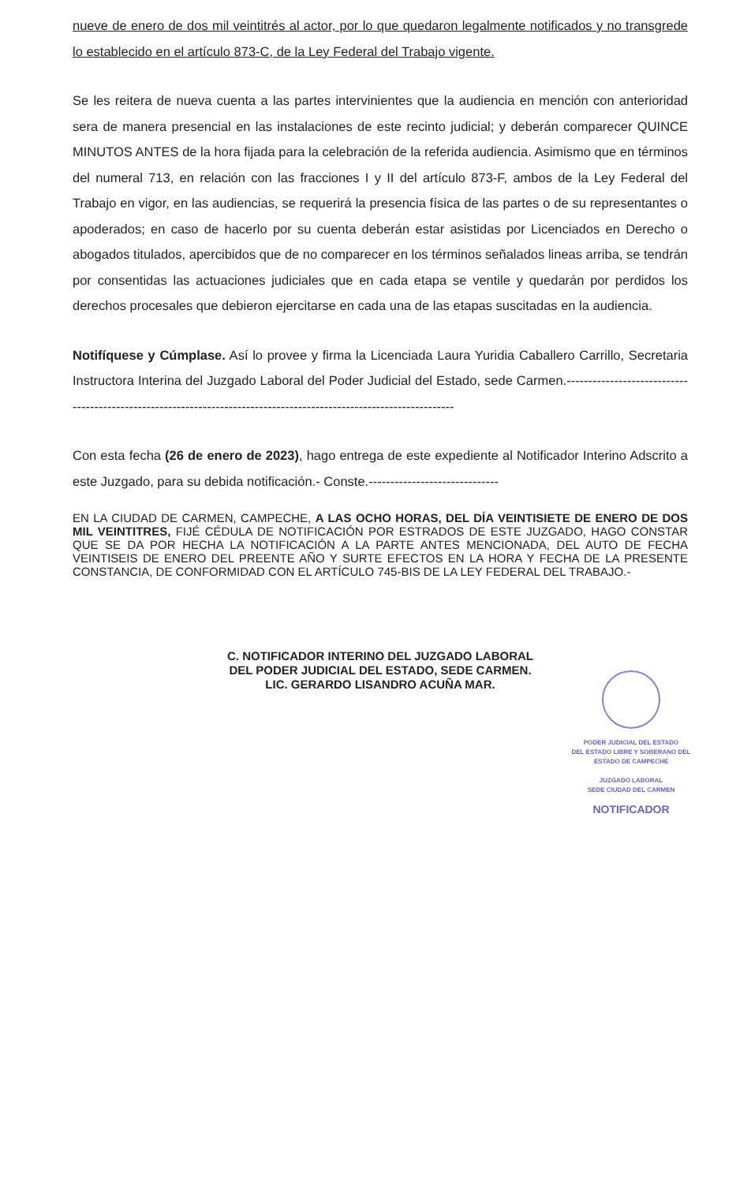nueve de enero de dos mil veintitrés al actor, por lo que quedaron legalmente notificados y no transgrede lo establecido en el artículo 873-C, de la Ley Federal del Trabajo vigente.
Se les reitera de nueva cuenta a las partes intervinientes que la audiencia en mención con anterioridad sera de manera presencial en las instalaciones de este recinto judicial; y deberán comparecer QUINCE MINUTOS ANTES de la hora fijada para la celebración de la referida audiencia. Asimismo que en términos del numeral 713, en relación con las fracciones I y II del artículo 873-F, ambos de la Ley Federal del Trabajo en vigor, en las audiencias, se requerirá la presencia física de las partes o de su representantes o apoderados; en caso de hacerlo por su cuenta deberán estar asistidas por Licenciados en Derecho o abogados titulados, apercibidos que de no comparecer en los términos señalados lineas arriba, se tendrán por consentidas las actuaciones judiciales que en cada etapa se ventile y quedarán por perdidos los derechos procesales que debieron ejercitarse en cada una de las etapas suscitadas en la audiencia.
Notifíquese y Cúmplase. Así lo provee y firma la Licenciada Laura Yuridia Caballero Carrillo, Secretaria Instructora Interina del Juzgado Laboral del Poder Judicial del Estado, sede Carmen.--------------------------------------------------------------------------------------------------------------------
Con esta fecha (26 de enero de 2023), hago entrega de este expediente al Notificador Interino Adscrito a este Juzgado, para su debida notificación.- Conste.------------------------------
EN LA CIUDAD DE CARMEN, CAMPECHE, A LAS OCHO HORAS, DEL DÍA VEINTISIETE DE ENERO DE DOS MIL VEINTITRES, FIJÉ CÉDULA DE NOTIFICACIÓN POR ESTRADOS DE ESTE JUZGADO, HAGO CONSTAR QUE SE DA POR HECHA LA NOTIFICACIÓN A LA PARTE ANTES MENCIONADA, DEL AUTO DE FECHA VEINTISEIS DE ENERO DEL PREENTE AÑO Y SURTE EFECTOS EN LA HORA Y FECHA DE LA PRESENTE CONSTANCIA, DE CONFORMIDAD CON EL ARTÍCULO 745-BIS DE LA LEY FEDERAL DEL TRABAJO.-
C. NOTIFICADOR INTERINO DEL JUZGADO LABORAL
DEL PODER JUDICIAL DEL ESTADO, SEDE CARMEN.
LIC. GERARDO LISANDRO ACUÑA MAR.
PODER JUDICIAL DEL ESTADO
DEL ESTADO LIBRE Y SOBERANO DEL
ESTADO DE CAMPECHE
JUZGADO LABORAL
SEDE CIUDAD DEL CARMEN
NOTIFICADOR